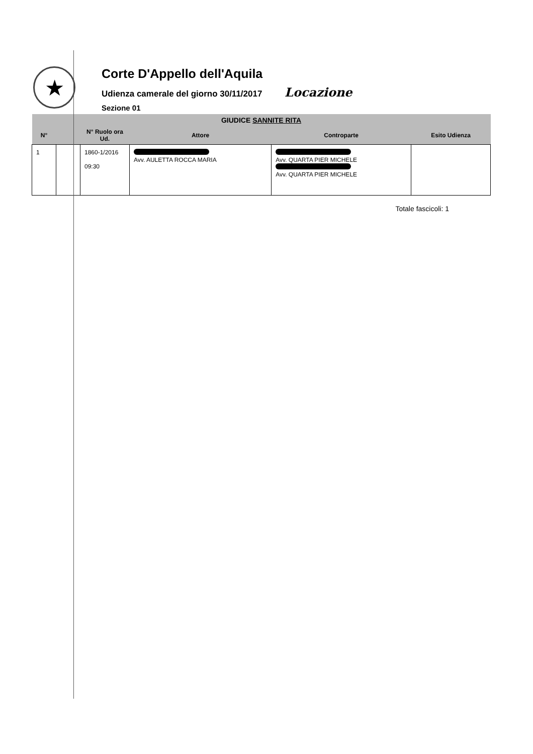★
Corte D'Appello dell'Aquila
Udienza camerale del giorno 30/11/2017 Locazione
Sezione 01
| GIUDICE SANNITE RITA | | | | | |
| --- | --- | --- | --- | --- | --- |
| N° | | N° Ruolo ora Ud. | Attore | Controparte | Esito Udienza |
| 1 | | 1860-1/2016 09:30 | Avv. AULETTA ROCCA MARIA | Avv. QUARTA PIER MICHELE Avv. QUARTA PIER MICHELE | |
Totale fascicoli: 1